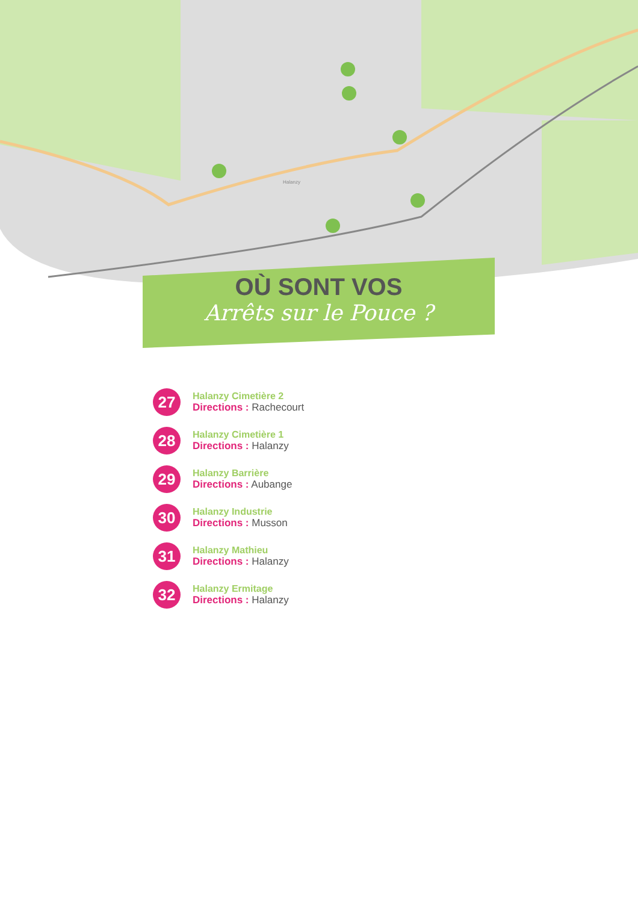Halanzy
OÙ SONT VOS
Arrêts sur le Pouce ?
27
Halanzy Cimetière 2
Directions : Rachecourt
28
Halanzy Cimetière 1
Directions : Halanzy
29
Halanzy Barrière
Directions : Aubange
30
Halanzy Industrie
Directions : Musson
31
Halanzy Mathieu
Directions : Halanzy
32
Halanzy Ermitage
Directions : Halanzy